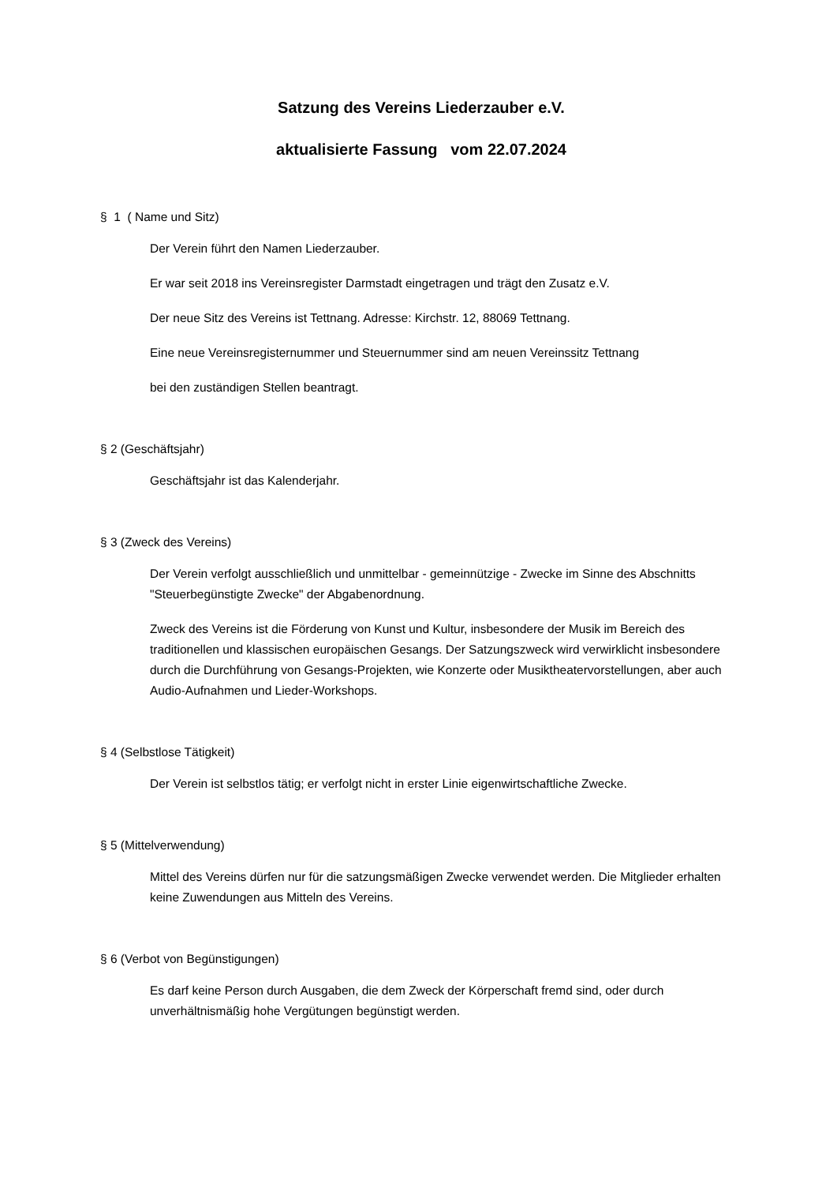Satzung des Vereins Liederzauber e.V.
aktualisierte Fassung vom 22.07.2024
§ 1 ( Name und Sitz)
Der Verein führt den Namen Liederzauber.
Er war seit 2018 ins Vereinsregister Darmstadt eingetragen und trägt den Zusatz e.V.
Der neue Sitz des Vereins ist Tettnang. Adresse: Kirchstr. 12, 88069 Tettnang.
Eine neue Vereinsregisternummer und Steuernummer sind am neuen Vereinssitz Tettnang
bei den zuständigen Stellen beantragt.
§ 2 (Geschäftsjahr)
Geschäftsjahr ist das Kalenderjahr.
§ 3 (Zweck des Vereins)
Der Verein verfolgt ausschließlich und unmittelbar - gemeinnützige - Zwecke im Sinne des Abschnitts "Steuerbegünstigte Zwecke" der Abgabenordnung.
Zweck des Vereins ist die Förderung von Kunst und Kultur, insbesondere der Musik im Bereich des traditionellen und klassischen europäischen Gesangs. Der Satzungszweck wird verwirklicht insbesondere durch die Durchführung von Gesangs-Projekten, wie Konzerte oder Musiktheatervorstellungen, aber auch Audio-Aufnahmen und Lieder-Workshops.
§ 4 (Selbstlose Tätigkeit)
Der Verein ist selbstlos tätig; er verfolgt nicht in erster Linie eigenwirtschaftliche Zwecke.
§ 5 (Mittelverwendung)
Mittel des Vereins dürfen nur für die satzungsmäßigen Zwecke verwendet werden. Die Mitglieder erhalten keine Zuwendungen aus Mitteln des Vereins.
§ 6 (Verbot von Begünstigungen)
Es darf keine Person durch Ausgaben, die dem Zweck der Körperschaft fremd sind, oder durch unverhältnismäßig hohe Vergütungen begünstigt werden.